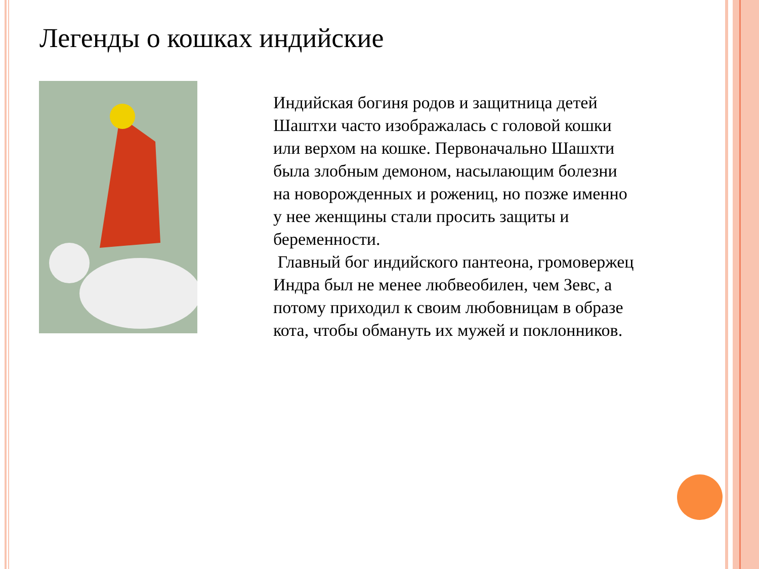Легенды о кошках индийские
Индийская богиня родов и защитница детей Шаштхи часто изображалась с головой кошки или верхом на кошке. Первоначально Шашхти была злобным демоном, насылающим болезни на новорожденных и рожениц, но позже именно у нее женщины стали просить защиты и беременности.
Главный бог индийского пантеона, громовержец Индра был не менее любвеобилен, чем Зевс, а потому приходил к своим любовницам в образе кота, чтобы обмануть их мужей и поклонников.